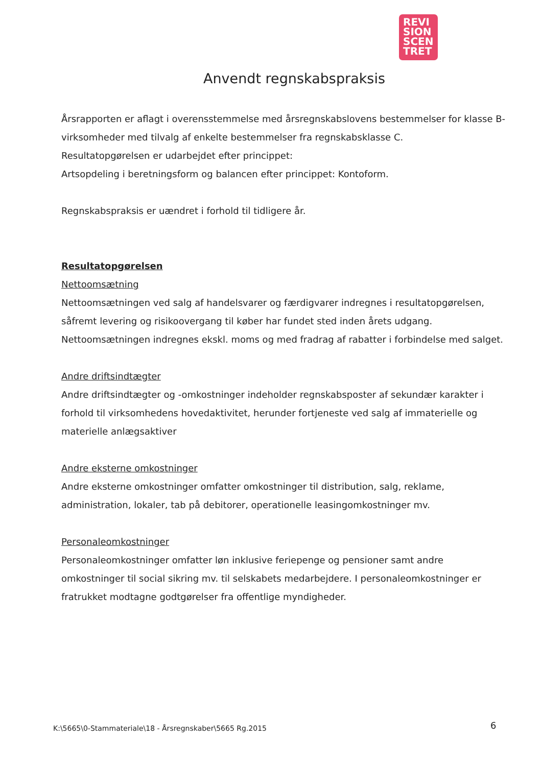REVI
SION
SCEN
TRET
Anvendt regnskabspraksis
Årsrapporten er aflagt i overensstemmelse med årsregnskabslovens bestemmelser for klasse B-virksomheder med tilvalg af enkelte bestemmelser fra regnskabsklasse C.
Resultatopgørelsen er udarbejdet efter princippet:
Artsopdeling i beretningsform og balancen efter princippet: Kontoform.
Regnskabspraksis er uændret i forhold til tidligere år.
Resultatopgørelsen
Nettoomsætning
Nettoomsætningen ved salg af handelsvarer og færdigvarer indregnes i resultatopgørelsen, såfremt levering og risikoovergang til køber har fundet sted inden årets udgang. Nettoomsætningen indregnes ekskl. moms og med fradrag af rabatter i forbindelse med salget.
Andre driftsindtægter
Andre driftsindtægter og -omkostninger indeholder regnskabsposter af sekundær karakter i forhold til virksomhedens hovedaktivitet, herunder fortjeneste ved salg af immaterielle og materielle anlægsaktiver
Andre eksterne omkostninger
Andre eksterne omkostninger omfatter omkostninger til distribution, salg, reklame, administration, lokaler, tab på debitorer, operationelle leasingomkostninger mv.
Personaleomkostninger
Personaleomkostninger omfatter løn inklusive feriepenge og pensioner samt andre omkostninger til social sikring mv. til selskabets medarbejdere. I personaleomkostninger er fratrukket modtagne godtgørelser fra offentlige myndigheder.
K:\5665\0-Stammateriale\18 - Årsregnskaber\5665 Rg.2015
6